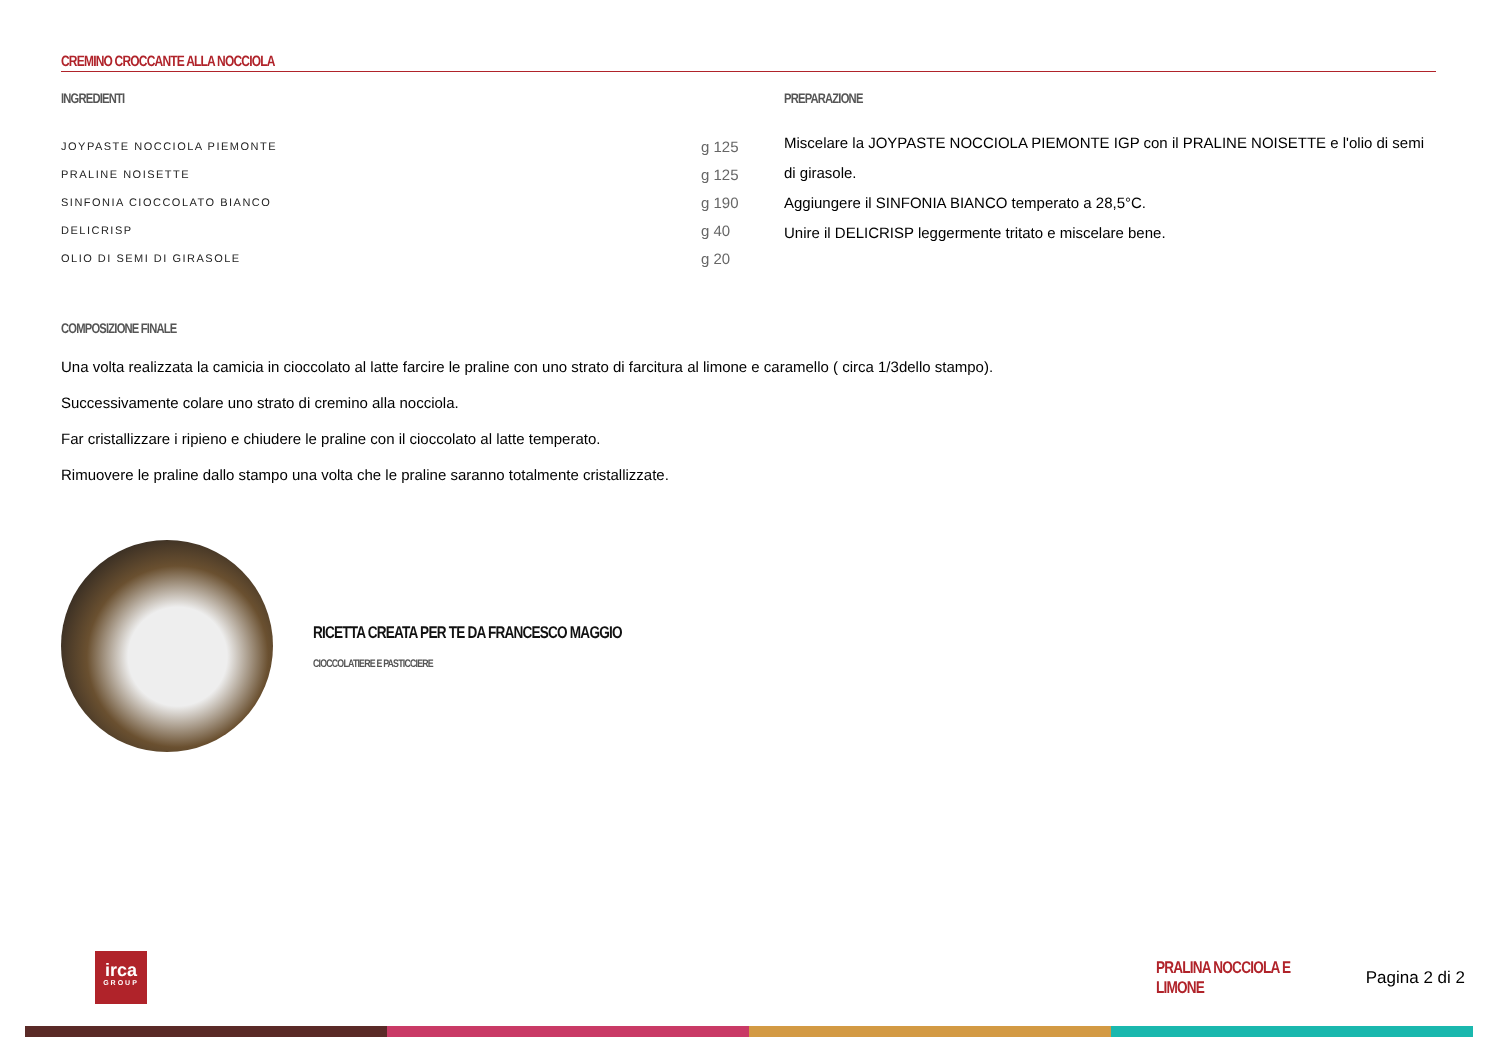CREMINO CROCCANTE ALLA NOCCIOLA
INGREDIENTI
| JOYPASTE NOCCIOLA PIEMONTE | g 125 |
| PRALINE NOISETTE | g 125 |
| SINFONIA CIOCCOLATO BIANCO | g 190 |
| DELICRISP | g 40 |
| OLIO DI SEMI DI GIRASOLE | g 20 |
PREPARAZIONE
Miscelare la JOYPASTE NOCCIOLA PIEMONTE IGP con il PRALINE NOISETTE e l'olio di semi di girasole.
Aggiungere il SINFONIA BIANCO temperato a 28,5°C.
Unire il DELICRISP leggermente tritato e miscelare bene.
COMPOSIZIONE FINALE
Una volta realizzata la camicia in cioccolato al latte farcire le praline con uno strato di farcitura al limone e caramello ( circa 1/3dello stampo).
Successivamente colare uno strato di cremino alla nocciola.
Far cristallizzare i ripieno e chiudere le praline con il cioccolato al latte temperato.
Rimuovere le praline dallo stampo una volta che le praline saranno totalmente cristallizzate.
RICETTA CREATA PER TE DA FRANCESCO MAGGIO
CIOCCOLATIERE E PASTICCIERE
irca
GROUP
PRALINA NOCCIOLA E LIMONE
Pagina 2 di 2